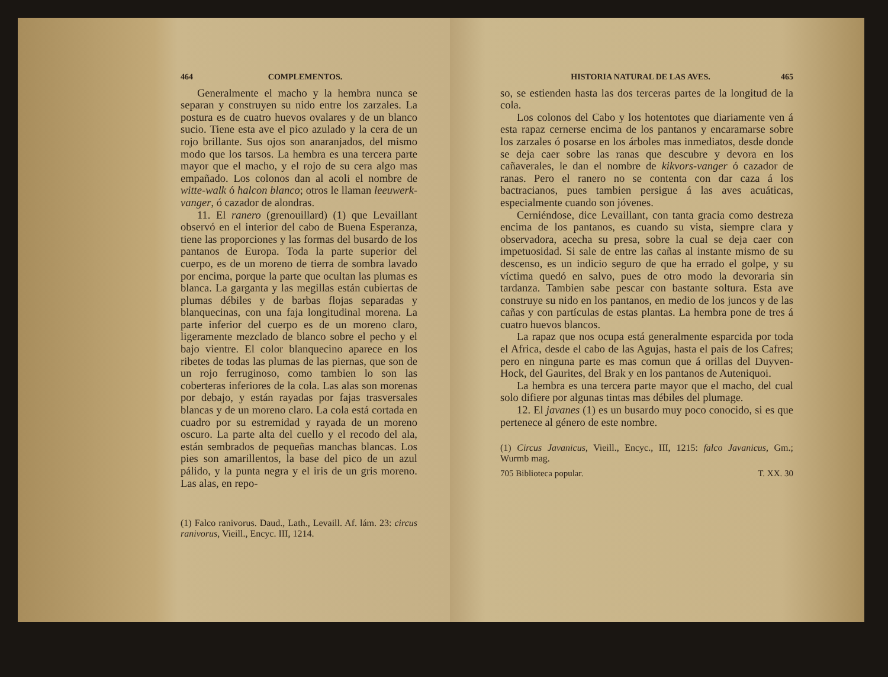464 COMPLEMENTOS.
Generalmente el macho y la hembra nunca se separan y construyen su nido entre los zarzales. La postura es de cuatro huevos ovalares y de un blanco sucio. Tiene esta ave el pico azulado y la cera de un rojo brillante. Sus ojos son anaranjados, del mismo modo que los tarsos. La hembra es una tercera parte mayor que el macho, y el rojo de su cera algo mas empañado. Los colonos dan al acoli el nombre de witte-walk ó halcon blanco; otros le llaman leeuwerk-vanger, ó cazador de alondras.
11. El ranero (grenouillard) (1) que Levaillant observó en el interior del cabo de Buena Esperanza, tiene las proporciones y las formas del busardo de los pantanos de Europa. Toda la parte superior del cuerpo, es de un moreno de tierra de sombra lavado por encima, porque la parte que ocultan las plumas es blanca. La garganta y las megillas están cubiertas de plumas débiles y de barbas flojas separadas y blanquecinas, con una faja longitudinal morena. La parte inferior del cuerpo es de un moreno claro, ligeramente mezclado de blanco sobre el pecho y el bajo vientre. El color blanquecino aparece en los ribetes de todas las plumas de las piernas, que son de un rojo ferruginoso, como tambien lo son las coberteras inferiores de la cola. Las alas son morenas por debajo, y están rayadas por fajas trasversales blancas y de un moreno claro. La cola está cortada en cuadro por su estremidad y rayada de un moreno oscuro. La parte alta del cuello y el recodo del ala, están sembrados de pequeñas manchas blancas. Los pies son amarillentos, la base del pico de un azul pálido, y la punta negra y el iris de un gris moreno. Las alas, en repo-
(1) Falco ranivorus. Daud., Lath., Levaill. Af. lám. 23: circus ranivorus, Vieill., Encyc. III, 1214.
HISTORIA NATURAL DE LAS AVES. 465
so, se estienden hasta las dos terceras partes de la longitud de la cola.
Los colonos del Cabo y los hotentotes que diariamente ven á esta rapaz cernerse encima de los pantanos y encaramarse sobre los zarzales ó posarse en los árboles mas inmediatos, desde donde se deja caer sobre las ranas que descubre y devora en los cañaverales, le dan el nombre de kikvors-vanger ó cazador de ranas. Pero el ranero no se contenta con dar caza á los bactracianos, pues tambien persigue á las aves acuáticas, especialmente cuando son jóvenes.
Cerniéndose, dice Levaillant, con tanta gracia como destreza encima de los pantanos, es cuando su vista, siempre clara y observadora, acecha su presa, sobre la cual se deja caer con impetuosidad. Si sale de entre las cañas al instante mismo de su descenso, es un indicio seguro de que ha errado el golpe, y su víctima quedó en salvo, pues de otro modo la devoraria sin tardanza. Tambien sabe pescar con bastante soltura. Esta ave construye su nido en los pantanos, en medio de los juncos y de las cañas y con partículas de estas plantas. La hembra pone de tres á cuatro huevos blancos.
La rapaz que nos ocupa está generalmente esparcida por toda el Africa, desde el cabo de las Agujas, hasta el pais de los Cafres; pero en ninguna parte es mas comun que á orillas del Duyven-Hock, del Gaurites, del Brak y en los pantanos de Auteniquoi.
La hembra es una tercera parte mayor que el macho, del cual solo difiere por algunas tintas mas débiles del plumage.
12. El javanes (1) es un busardo muy poco conocido, si es que pertenece al género de este nombre.
(1) Circus Javanicus, Vieill., Encyc., III, 1215: falco Javanicus, Gm.; Wurmb mag.
705 Biblioteca popular. T. XX. 30